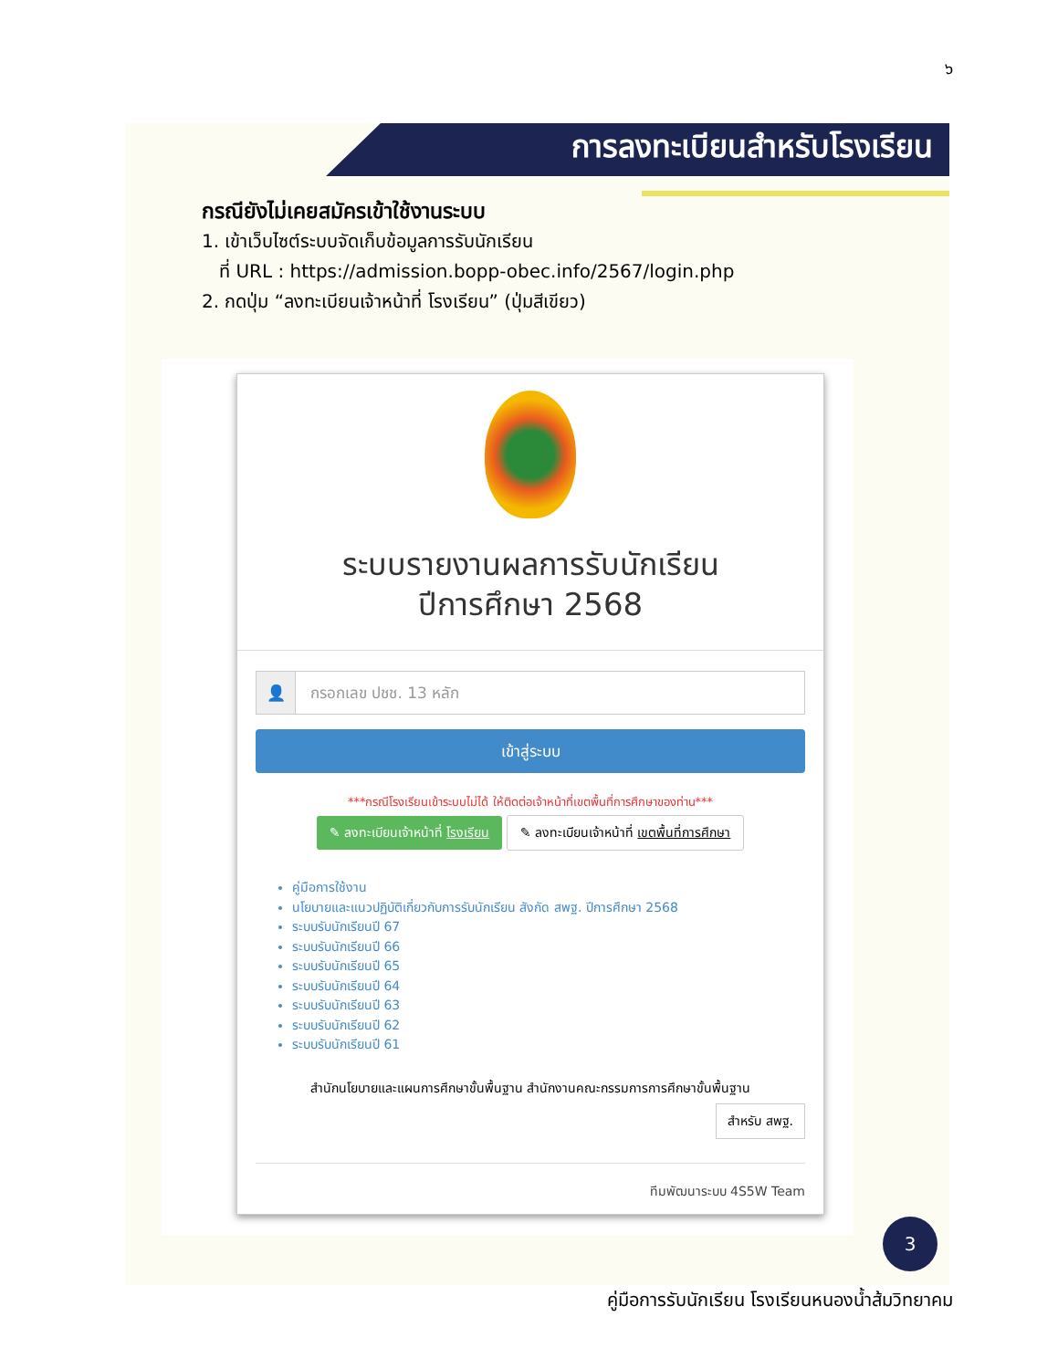๖
การลงทะเบียนสำหรับโรงเรียน
กรณียังไม่เคยสมัครเข้าใช้งานระบบ
1. เข้าเว็บไซต์ระบบจัดเก็บข้อมูลการรับนักเรียน
ที่ URL : https://admission.bopp-obec.info/2567/login.php
2. กดปุ่ม “ลงทะเบียนเจ้าหน้าที่ โรงเรียน” (ปุ่มสีเขียว)
ระบบรายงานผลการรับนักเรียน
ปีการศึกษา 2568
👤 กรอกเลข ปชช. 13 หลัก
เข้าสู่ระบบ
***กรณีโรงเรียนเข้าระบบไม่ได้ ให้ติดต่อเจ้าหน้าที่เขตพื้นที่การศึกษาของท่าน***
✎ ลงทะเบียนเจ้าหน้าที่ โรงเรียน ✎ ลงทะเบียนเจ้าหน้าที่ เขตพื้นที่การศึกษา
คู่มือการใช้งาน
นโยบายและแนวปฏิบัติเกี่ยวกับการรับนักเรียน สังกัด สพฐ. ปีการศึกษา 2568
ระบบรับนักเรียนปี 67
ระบบรับนักเรียนปี 66
ระบบรับนักเรียนปี 65
ระบบรับนักเรียนปี 64
ระบบรับนักเรียนปี 63
ระบบรับนักเรียนปี 62
ระบบรับนักเรียนปี 61
สำนักนโยบายและแผนการศึกษาขั้นพื้นฐาน สำนักงานคณะกรรมการการศึกษาขั้นพื้นฐาน
สำหรับ สพฐ.
ทีมพัฒนาระบบ 4S5W Team
3
คู่มือการรับนักเรียน โรงเรียนหนองน้ำส้มวิทยาคม